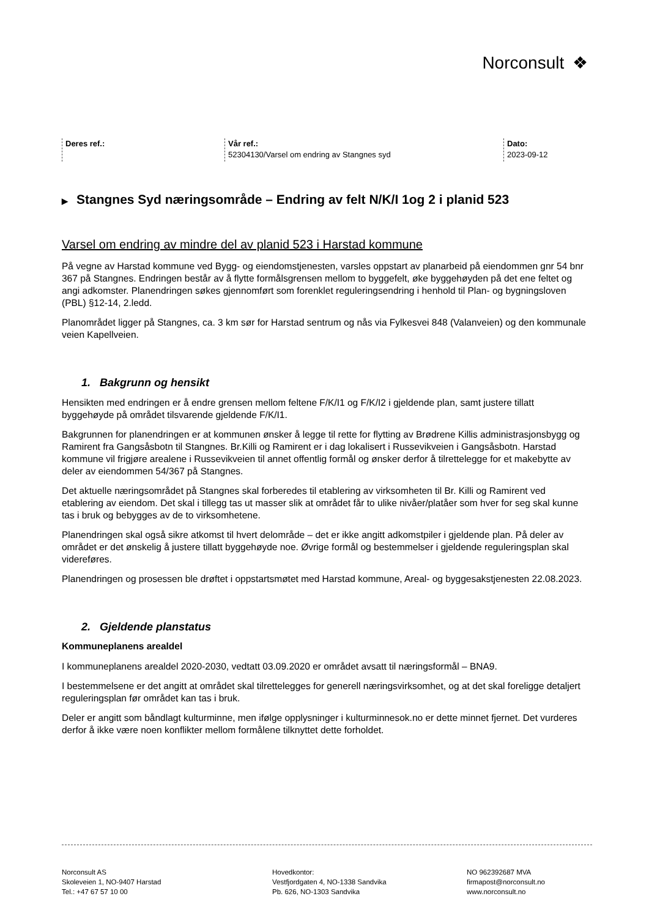Norconsult ❖
Deres ref.:
Vår ref.:
52304130/Varsel om endring av Stangnes syd
Dato:
2023-09-12
▶ Stangnes Syd næringsområde – Endring av felt N/K/I 1og 2 i planid 523
Varsel om endring av mindre del av planid 523 i Harstad kommune
På vegne av Harstad kommune ved Bygg- og eiendomstjenesten, varsles oppstart av planarbeid på eiendommen gnr 54 bnr 367 på Stangnes. Endringen består av å flytte formålsgrensen mellom to byggefelt, øke byggehøyden på det ene feltet og angi adkomster. Planendringen søkes gjennomført som forenklet reguleringsendring i henhold til Plan- og bygningsloven (PBL) §12-14, 2.ledd.
Planområdet ligger på Stangnes, ca. 3 km sør for Harstad sentrum og nås via Fylkesvei 848 (Valanveien) og den kommunale veien Kapellveien.
1. Bakgrunn og hensikt
Hensikten med endringen er å endre grensen mellom feltene F/K/I1 og F/K/I2 i gjeldende plan, samt justere tillatt byggehøyde på området tilsvarende gjeldende F/K/I1.
Bakgrunnen for planendringen er at kommunen ønsker å legge til rette for flytting av Brødrene Killis administrasjonsbygg og Ramirent fra Gangsåsbotn til Stangnes. Br.Killi og Ramirent er i dag lokalisert i Russevikveien i Gangsåsbotn. Harstad kommune vil frigjøre arealene i Russevikveien til annet offentlig formål og ønsker derfor å tilrettelegge for et makebytte av deler av eiendommen 54/367 på Stangnes.
Det aktuelle næringsområdet på Stangnes skal forberedes til etablering av virksomheten til Br. Killi og Ramirent ved etablering av eiendom. Det skal i tillegg tas ut masser slik at området får to ulike nivåer/platåer som hver for seg skal kunne tas i bruk og bebygges av de to virksomhetene.
Planendringen skal også sikre atkomst til hvert delområde – det er ikke angitt adkomstpiler i gjeldende plan. På deler av området er det ønskelig å justere tillatt byggehøyde noe. Øvrige formål og bestemmelser i gjeldende reguleringsplan skal videreføres.
Planendringen og prosessen ble drøftet i oppstartsmøtet med Harstad kommune, Areal- og byggesakstjenesten 22.08.2023.
2. Gjeldende planstatus
Kommuneplanens arealdel
I kommuneplanens arealdel 2020-2030, vedtatt 03.09.2020 er området avsatt til næringsformål – BNA9.
I bestemmelsene er det angitt at området skal tilrettelegges for generell næringsvirksomhet, og at det skal foreligge detaljert reguleringsplan før området kan tas i bruk.
Deler er angitt som båndlagt kulturminne, men ifølge opplysninger i kulturminnesok.no er dette minnet fjernet. Det vurderes derfor å ikke være noen konflikter mellom formålene tilknyttet dette forholdet.
Norconsult AS
Skoleveien 1, NO-9407 Harstad
Tel.: +47 67 57 10 00
Hovedkontor:
Vestfjordgaten 4, NO-1338 Sandvika
Pb. 626, NO-1303 Sandvika
NO 962392687 MVA
firmapost@norconsult.no
www.norconsult.no